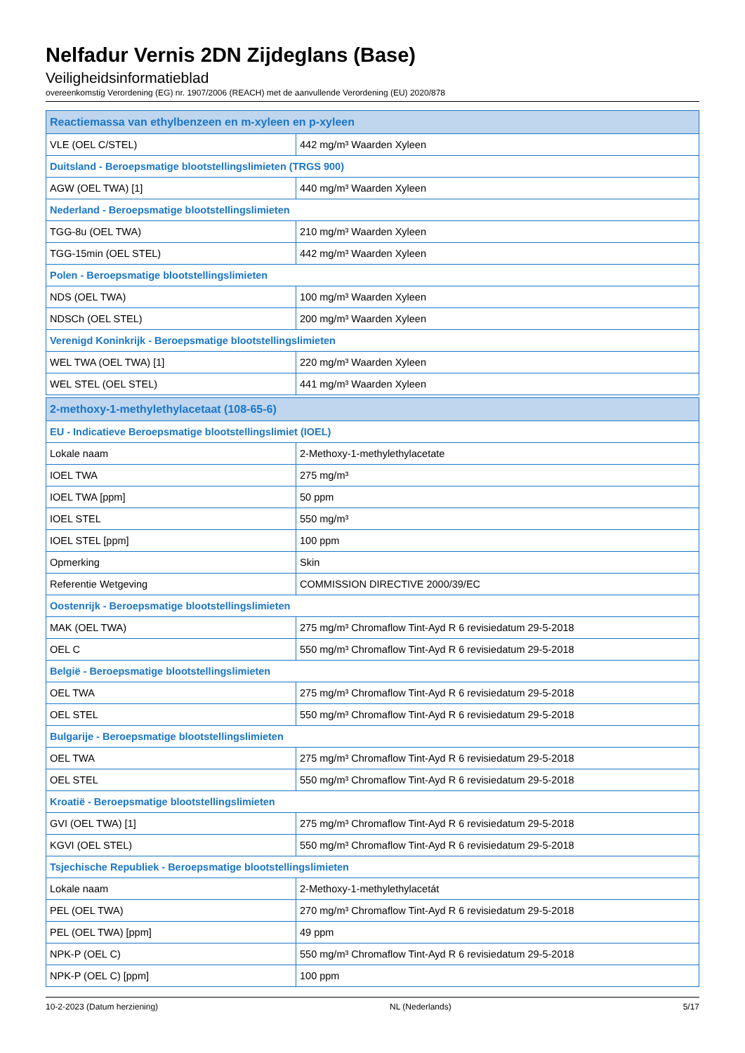Nelfadur Vernis 2DN Zijdeglans (Base)
Veiligheidsinformatieblad
overeenkomstig Verordening (EG) nr. 1907/2006 (REACH) met de aanvullende Verordening (EU) 2020/878
| Reactiemassa van ethylbenzeen en m-xyleen en p-xyleen | |
| --- | --- |
| VLE (OEL C/STEL) | 442 mg/m³ Waarden Xyleen |
| Duitsland - Beroepsmatige blootstellingslimieten (TRGS 900) | |
| AGW (OEL TWA) [1] | 440 mg/m³ Waarden Xyleen |
| Nederland - Beroepsmatige blootstellingslimieten | |
| TGG-8u (OEL TWA) | 210 mg/m³ Waarden Xyleen |
| TGG-15min (OEL STEL) | 442 mg/m³ Waarden Xyleen |
| Polen - Beroepsmatige blootstellingslimieten | |
| NDS (OEL TWA) | 100 mg/m³ Waarden Xyleen |
| NDSCh (OEL STEL) | 200 mg/m³ Waarden Xyleen |
| Verenigd Koninkrijk - Beroepsmatige blootstellingslimieten | |
| WEL TWA (OEL TWA) [1] | 220 mg/m³ Waarden Xyleen |
| WEL STEL (OEL STEL) | 441 mg/m³ Waarden Xyleen |
| 2-methoxy-1-methylethylacetaat (108-65-6) | |
| --- | --- |
| EU - Indicatieve Beroepsmatige blootstellingslimiet (IOEL) | |
| Lokale naam | 2-Methoxy-1-methylethylacetate |
| IOEL TWA | 275 mg/m³ |
| IOEL TWA [ppm] | 50 ppm |
| IOEL STEL | 550 mg/m³ |
| IOEL STEL [ppm] | 100 ppm |
| Opmerking | Skin |
| Referentie Wetgeving | COMMISSION DIRECTIVE 2000/39/EC |
| Oostenrijk - Beroepsmatige blootstellingslimieten | |
| MAK (OEL TWA) | 275 mg/m³ Chromaflow Tint-Ayd R 6 revisiedatum 29-5-2018 |
| OEL C | 550 mg/m³ Chromaflow Tint-Ayd R 6 revisiedatum 29-5-2018 |
| België - Beroepsmatige blootstellingslimieten | |
| OEL TWA | 275 mg/m³ Chromaflow Tint-Ayd R 6 revisiedatum 29-5-2018 |
| OEL STEL | 550 mg/m³ Chromaflow Tint-Ayd R 6 revisiedatum 29-5-2018 |
| Bulgarije - Beroepsmatige blootstellingslimieten | |
| OEL TWA | 275 mg/m³ Chromaflow Tint-Ayd R 6 revisiedatum 29-5-2018 |
| OEL STEL | 550 mg/m³ Chromaflow Tint-Ayd R 6 revisiedatum 29-5-2018 |
| Kroatië - Beroepsmatige blootstellingslimieten | |
| GVI (OEL TWA) [1] | 275 mg/m³ Chromaflow Tint-Ayd R 6 revisiedatum 29-5-2018 |
| KGVI (OEL STEL) | 550 mg/m³ Chromaflow Tint-Ayd R 6 revisiedatum 29-5-2018 |
| Tsjechische Republiek - Beroepsmatige blootstellingslimieten | |
| Lokale naam | 2-Methoxy-1-methylethylacetát |
| PEL (OEL TWA) | 270 mg/m³ Chromaflow Tint-Ayd R 6 revisiedatum 29-5-2018 |
| PEL (OEL TWA) [ppm] | 49 ppm |
| NPK-P (OEL C) | 550 mg/m³ Chromaflow Tint-Ayd R 6 revisiedatum 29-5-2018 |
| NPK-P (OEL C) [ppm] | 100 ppm |
10-2-2023 (Datum herziening) NL (Nederlands) 5/17